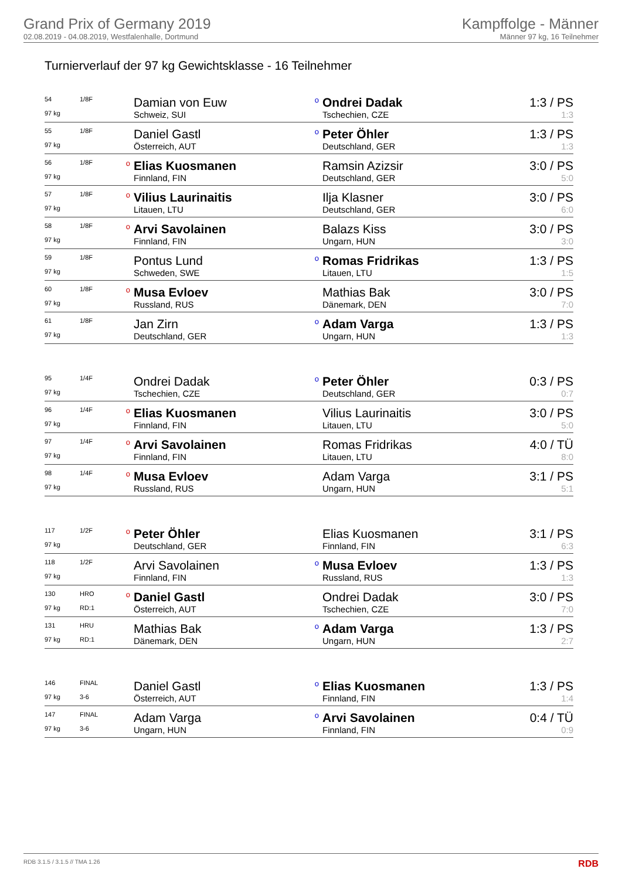Grand Prix of Germany 2019
02.08.2019 - 04.08.2019, Westfalenhalle, Dortmund
Kampffolge - Männer
Männer 97 kg, 16 Teilnehmer
Turnierverlauf der 97 kg Gewichtsklasse - 16 Teilnehmer
| 54 | 1/8F | | Damian von Euw | o | Ondrei Dadak | 1:3 / PS |
| 97 kg | | | Schweiz, SUI | | Tschechien, CZE | 1:3 |
| 55 | 1/8F | | Daniel Gastl | o | Peter Öhler | 1:3 / PS |
| 97 kg | | | Österreich, AUT | | Deutschland, GER | 1:3 |
| 56 | 1/8F | o | Elias Kuosmanen | | Ramsin Azizsir | 3:0 / PS |
| 97 kg | | | Finnland, FIN | | Deutschland, GER | 5:0 |
| 57 | 1/8F | o | Vilius Laurinaitis | | Ilja Klasner | 3:0 / PS |
| 97 kg | | | Litauen, LTU | | Deutschland, GER | 6:0 |
| 58 | 1/8F | o | Arvi Savolainen | | Balazs Kiss | 3:0 / PS |
| 97 kg | | | Finnland, FIN | | Ungarn, HUN | 3:0 |
| 59 | 1/8F | | Pontus Lund | o | Romas Fridrikas | 1:3 / PS |
| 97 kg | | | Schweden, SWE | | Litauen, LTU | 1:5 |
| 60 | 1/8F | o | Musa Evloev | | Mathias Bak | 3:0 / PS |
| 97 kg | | | Russland, RUS | | Dänemark, DEN | 7:0 |
| 61 | 1/8F | | Jan Zirn | o | Adam Varga | 1:3 / PS |
| 97 kg | | | Deutschland, GER | | Ungarn, HUN | 1:3 |
| 95 | 1/4F | | Ondrei Dadak | o | Peter Öhler | 0:3 / PS |
| 97 kg | | | Tschechien, CZE | | Deutschland, GER | 0:7 |
| 96 | 1/4F | o | Elias Kuosmanen | | Vilius Laurinaitis | 3:0 / PS |
| 97 kg | | | Finnland, FIN | | Litauen, LTU | 5:0 |
| 97 | 1/4F | o | Arvi Savolainen | | Romas Fridrikas | 4:0 / TÜ |
| 97 kg | | | Finnland, FIN | | Litauen, LTU | 8:0 |
| 98 | 1/4F | o | Musa Evloev | | Adam Varga | 3:1 / PS |
| 97 kg | | | Russland, RUS | | Ungarn, HUN | 5:1 |
| 117 | 1/2F | o | Peter Öhler | | Elias Kuosmanen | 3:1 / PS |
| 97 kg | | | Deutschland, GER | | Finnland, FIN | 6:3 |
| 118 | 1/2F | | Arvi Savolainen | o | Musa Evloev | 1:3 / PS |
| 97 kg | | | Finnland, FIN | | Russland, RUS | 1:3 |
| 130 | HRO | o | Daniel Gastl | | Ondrei Dadak | 3:0 / PS |
| 97 kg | RD:1 | | Österreich, AUT | | Tschechien, CZE | 7:0 |
| 131 | HRU | | Mathias Bak | o | Adam Varga | 1:3 / PS |
| 97 kg | RD:1 | | Dänemark, DEN | | Ungarn, HUN | 2:7 |
| 146 | FINAL | | Daniel Gastl | o | Elias Kuosmanen | 1:3 / PS |
| 97 kg | 3-6 | | Österreich, AUT | | Finnland, FIN | 1:4 |
| 147 | FINAL | | Adam Varga | o | Arvi Savolainen | 0:4 / TÜ |
| 97 kg | 3-6 | | Ungarn, HUN | | Finnland, FIN | 0:9 |
RDB 3.1.5 / 3.1.5 // TMA 1.26 RDB